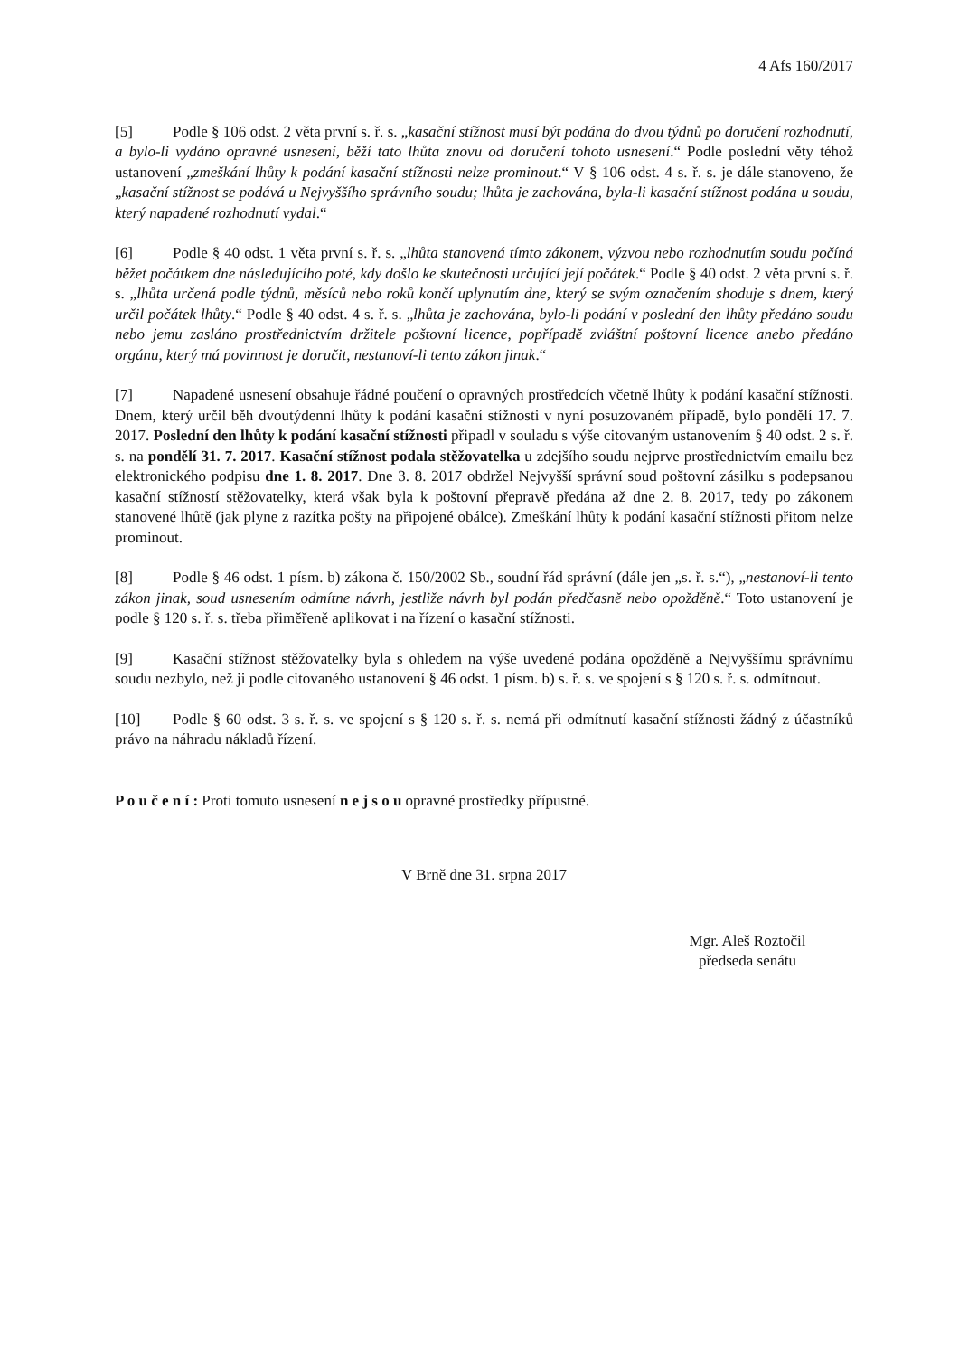4 Afs 160/2017
[5] Podle § 106 odst. 2 věta první s. ř. s. „kasační stížnost musí být podána do dvou týdnů po doručení rozhodnutí, a bylo-li vydáno opravné usnesení, běží tato lhůta znovu od doručení tohoto usnesení.“ Podle poslední věty téhož ustanovení „zmeškání lhůty k podání kasační stížnosti nelze prominout.“ V § 106 odst. 4 s. ř. s. je dále stanoveno, že „kasační stížnost se podává u Nejvyššího správního soudu; lhůta je zachována, byla-li kasační stížnost podána u soudu, který napadené rozhodnutí vydal.“
[6] Podle § 40 odst. 1 věta první s. ř. s. „lhůta stanovená tímto zákonem, výzvou nebo rozhodnutím soudu počíná běžet počátkem dne následujícího poté, kdy došlo ke skutečnosti určující její počátek.“ Podle § 40 odst. 2 věta první s. ř. s. „lhůta určená podle týdnů, měsíců nebo roků končí uplynutím dne, který se svým označením shoduje s dnem, který určil počátek lhůty.“ Podle § 40 odst. 4 s. ř. s. „lhůta je zachována, bylo-li podání v poslední den lhůty předáno soudu nebo jemu zasláno prostřednictvím držitele poštovní licence, popřípadě zvláštní poštovní licence anebo předáno orgánu, který má povinnost je doručit, nestanoví-li tento zákon jinak.“
[7] Napadené usnesení obsahuje řádné poučení o opravných prostředcích včetně lhůty k podání kasační stížnosti. Dnem, který určil běh dvoutýdenní lhůty k podání kasační stížnosti v nyní posuzovaném případě, bylo pondělí 17. 7. 2017. Poslední den lhůty k podání kasační stížnosti připadl v souladu s výše citovaným ustanovením § 40 odst. 2 s. ř. s. na pondělí 31. 7. 2017. Kasační stížnost podala stěžovatelka u zdejšího soudu nejprve prostřednictvím emailu bez elektronického podpisu dne 1. 8. 2017. Dne 3. 8. 2017 obdržel Nejvyšší správní soud poštovní zásilku s podepsanou kasační stížností stěžovatelky, která však byla k poštovní přepravě předána až dne 2. 8. 2017, tedy po zákonem stanovené lhůtě (jak plyne z razítka pošty na připojené obálce). Zmeškání lhůty k podání kasační stížnosti přitom nelze prominout.
[8] Podle § 46 odst. 1 písm. b) zákona č. 150/2002 Sb., soudní řád správní (dále jen „s. ř. s.“), „nestanoví-li tento zákon jinak, soud usnesením odmítne návrh, jestliže návrh byl podán předčasně nebo opožděně.“ Toto ustanovení je podle § 120 s. ř. s. třeba přiměřeně aplikovat i na řízení o kasační stížnosti.
[9] Kasační stížnost stěžovatelky byla s ohledem na výše uvedené podána opožděně a Nejvyššímu správnímu soudu nezbylo, než ji podle citovaného ustanovení § 46 odst. 1 písm. b) s. ř. s. ve spojení s § 120 s. ř. s. odmítnout.
[10] Podle § 60 odst. 3 s. ř. s. ve spojení s § 120 s. ř. s. nemá při odmítnutí kasační stížnosti žádný z účastníků právo na náhradu nákladů řízení.
P o u č e n í : Proti tomuto usnesení n e j s o u opravné prostředky přípustné.
V Brně dne 31. srpna 2017
Mgr. Aleš Roztočil
předseda senátu